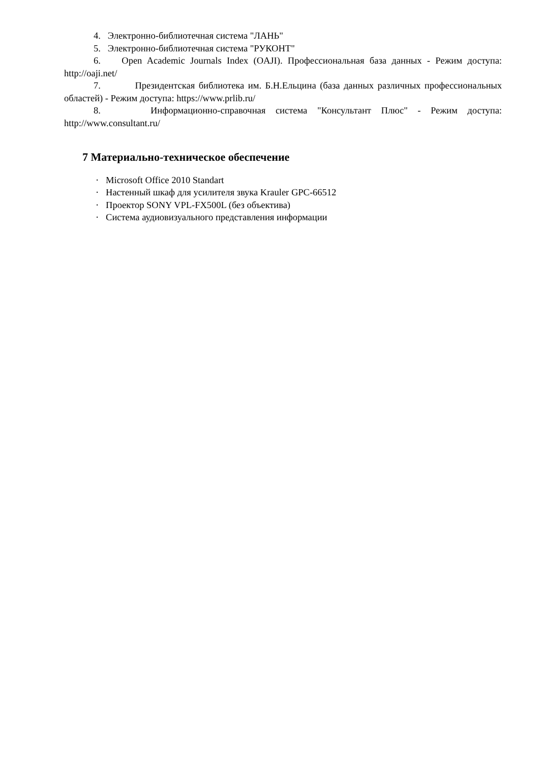4. Электронно-библиотечная система "ЛАНЬ"
5. Электронно-библиотечная система "РУКОНТ"
6. Open Academic Journals Index (OAJI). Профессиональная база данных - Режим доступа: http://oaji.net/
7. Президентская библиотека им. Б.Н.Ельцина (база данных различных профессиональных областей) - Режим доступа: https://www.prlib.ru/
8. Информационно-справочная система "Консультант Плюс" - Режим доступа: http://www.consultant.ru/
7 Материально-техническое обеспечение
· Microsoft Office 2010 Standart
· Настенный шкаф для усилителя звука Krauler GPC-66512
· Проектор SONY VPL-FX500L (без объектива)
· Система аудиовизуального представления информации